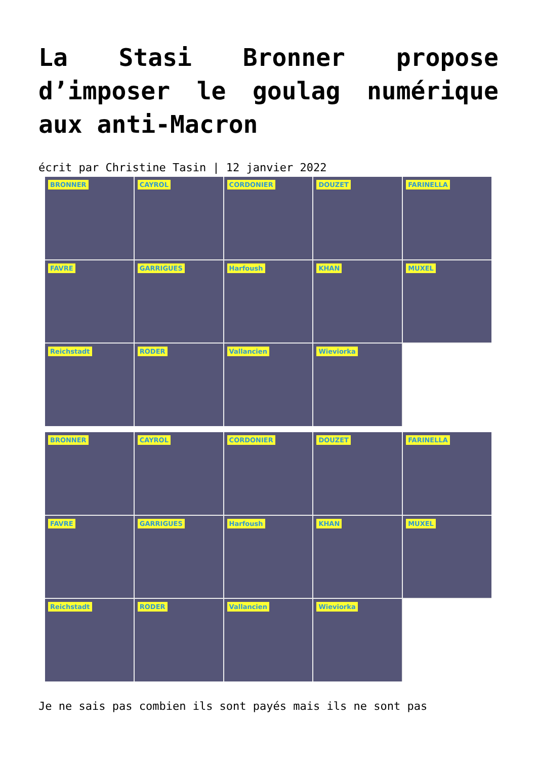La Stasi Bronner propose d’imposer le goulag numérique aux anti-Macron
écrit par Christine Tasin | 12 janvier 2022
BRONNER
CAYROL
CORDONIER
DOUZET
FARINELLA
FAVRE
GARRIGUES
Harfoush
KHAN
MUXEL
Reichstadt
RODER
Vallancien
Wieviorka
BRONNER
CAYROL
CORDONIER
DOUZET
FARINELLA
FAVRE
GARRIGUES
Harfoush
KHAN
MUXEL
Reichstadt
RODER
Vallancien
Wieviorka
Je ne sais pas combien ils sont payés mais ils ne sont pas